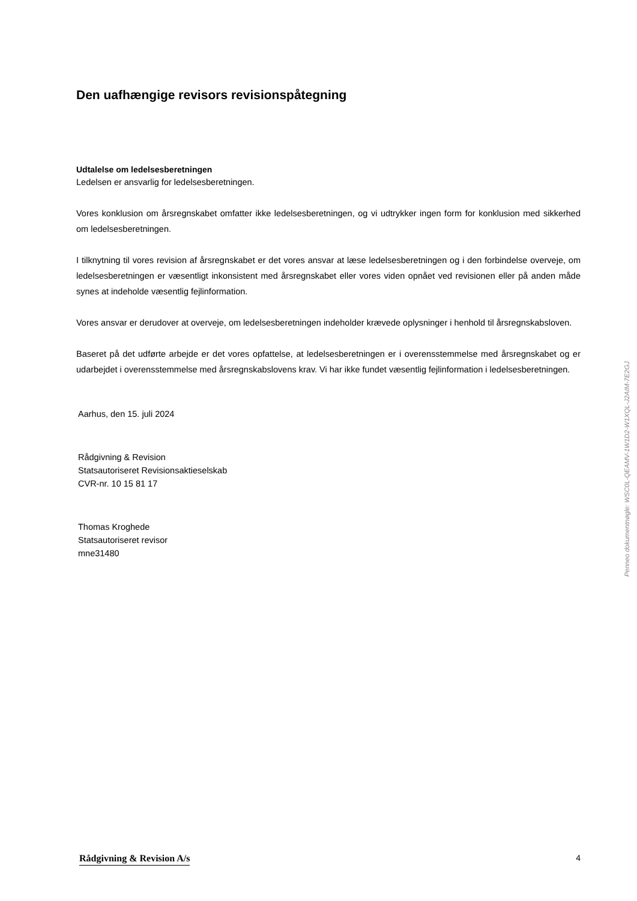Den uafhængige revisors revisionspåtegning
Udtalelse om ledelsesberetningen
Ledelsen er ansvarlig for ledelsesberetningen.
Vores konklusion om årsregnskabet omfatter ikke ledelsesberetningen, og vi udtrykker ingen form for konklusion med sikkerhed om ledelsesberetningen.
I tilknytning til vores revision af årsregnskabet er det vores ansvar at læse ledelsesberetningen og i den forbindelse overveje, om ledelsesberetningen er væsentligt inkonsistent med årsregnskabet eller vores viden opnået ved revisionen eller på anden måde synes at indeholde væsentlig fejlinformation.
Vores ansvar er derudover at overveje, om ledelsesberetningen indeholder krævede oplysninger i henhold til årsregnskabsloven.
Baseret på det udførte arbejde er det vores opfattelse, at ledelsesberetningen er i overensstemmelse med årsregnskabet og er udarbejdet i overensstemmelse med årsregnskabslovens krav. Vi har ikke fundet væsentlig fejlinformation i ledelsesberetningen.
Aarhus, den 15. juli 2024
Rådgivning & Revision
Statsautoriseret Revisionsaktieselskab
CVR-nr. 10 15 81 17
Thomas Kroghede
Statsautoriseret revisor
mne31480
Penneo dokumentnøgle: WSC0L-QEAMV-1W1D2-W1XQL-J2AIM-7E2GJ
Rådgivning & Revision A/s 4